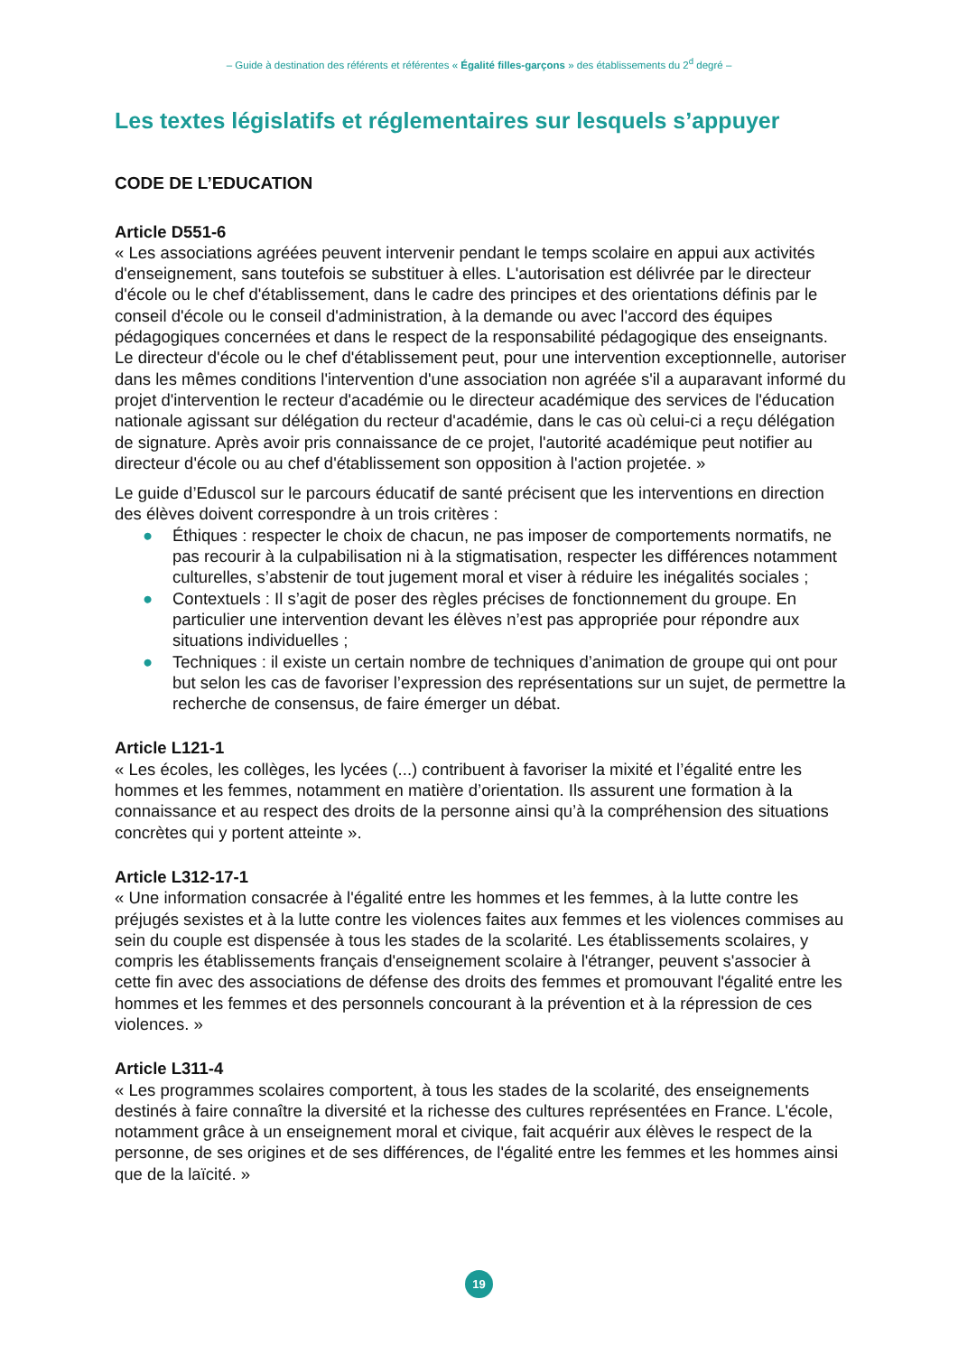– Guide à destination des référents et référentes « Égalité filles-garçons » des établissements du 2<sup>d</sup> degré –
Les textes législatifs et réglementaires sur lesquels s’appuyer
CODE DE L’EDUCATION
Article D551-6
« Les associations agréées peuvent intervenir pendant le temps scolaire en appui aux activités d'enseignement, sans toutefois se substituer à elles. L'autorisation est délivrée par le directeur d'école ou le chef d'établissement, dans le cadre des principes et des orientations définis par le conseil d'école ou le conseil d'administration, à la demande ou avec l'accord des équipes pédagogiques concernées et dans le respect de la responsabilité pédagogique des enseignants. Le directeur d'école ou le chef d'établissement peut, pour une intervention exceptionnelle, autoriser dans les mêmes conditions l'intervention d'une association non agréée s'il a auparavant informé du projet d'intervention le recteur d'académie ou le directeur académique des services de l'éducation nationale agissant sur délégation du recteur d'académie, dans le cas où celui-ci a reçu délégation de signature. Après avoir pris connaissance de ce projet, l'autorité académique peut notifier au directeur d'école ou au chef d'établissement son opposition à l'action projetée. »
Le guide d’Eduscol sur le parcours éducatif de santé précisent que les interventions en direction des élèves doivent correspondre à un trois critères :
● Éthiques : respecter le choix de chacun, ne pas imposer de comportements normatifs, ne pas recourir à la culpabilisation ni à la stigmatisation, respecter les différences notamment culturelles, s’abstenir de tout jugement moral et viser à réduire les inégalités sociales ;
● Contextuels : Il s’agit de poser des règles précises de fonctionnement du groupe. En particulier une intervention devant les élèves n’est pas appropriée pour répondre aux situations individuelles ;
● Techniques : il existe un certain nombre de techniques d’animation de groupe qui ont pour but selon les cas de favoriser l’expression des représentations sur un sujet, de permettre la recherche de consensus, de faire émerger un débat.
Article L121-1
« Les écoles, les collèges, les lycées (...) contribuent à favoriser la mixité et l’égalité entre les hommes et les femmes, notamment en matière d’orientation. Ils assurent une formation à la connaissance et au respect des droits de la personne ainsi qu’à la compréhension des situations concrètes qui y portent atteinte ».
Article L312-17-1
« Une information consacrée à l'égalité entre les hommes et les femmes, à la lutte contre les préjugés sexistes et à la lutte contre les violences faites aux femmes et les violences commises au sein du couple est dispensée à tous les stades de la scolarité. Les établissements scolaires, y compris les établissements français d'enseignement scolaire à l'étranger, peuvent s'associer à cette fin avec des associations de défense des droits des femmes et promouvant l'égalité entre les hommes et les femmes et des personnels concourant à la prévention et à la répression de ces violences. »
Article L311-4
« Les programmes scolaires comportent, à tous les stades de la scolarité, des enseignements destinés à faire connaître la diversité et la richesse des cultures représentées en France. L'école, notamment grâce à un enseignement moral et civique, fait acquérir aux élèves le respect de la personne, de ses origines et de ses différences, de l'égalité entre les femmes et les hommes ainsi que de la laïcité. »
19